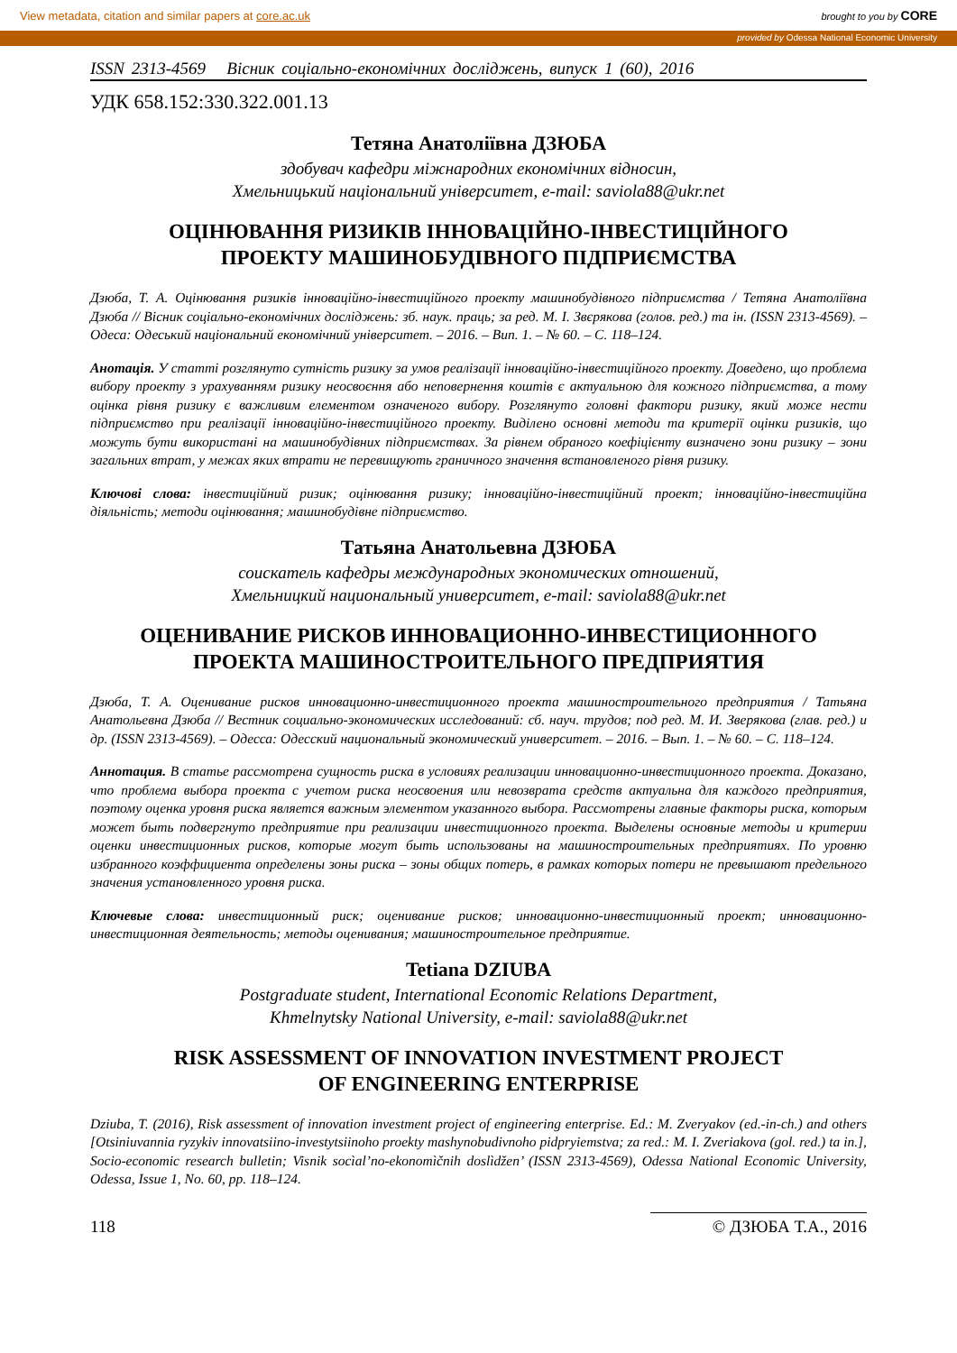View metadata, citation and similar papers at core.ac.uk brought to you by CORE
provided by Odessa National Economic University
ISSN 2313-4569 Вісник соціально-економічних досліджень, випуск 1 (60), 2016
УДК 658.152:330.322.001.13
Тетяна Анатоліївна ДЗЮБА
здобувач кафедри міжнародних економічних відносин,
Хмельницький національний університет, e-mail: saviola88@ukr.net
ОЦІНЮВАННЯ РИЗИКІВ ІННОВАЦІЙНО-ІНВЕСТИЦІЙНОГО
ПРОЕКТУ МАШИНОБУДІВНОГО ПІДПРИЄМСТВА
Дзюба, Т. А. Оцінювання ризиків інноваційно-інвестиційного проекту машинобудівного підприємства / Тетяна Анатоліївна Дзюба // Вісник соціально-економічних досліджень: зб. наук. праць; за ред. М. І. Звєрякова (голов. ред.) та ін. (ISSN 2313-4569). – Одеса: Одеський національний економічний університет. – 2016. – Вип. 1. – № 60. – С. 118–124.
Анотація. У статті розглянуто сутність ризику за умов реалізації інноваційно-інвестиційного проекту. Доведено, що проблема вибору проекту з урахуванням ризику неосвоєння або неповернення коштів є актуальною для кожного підприємства, а тому оцінка рівня ризику є важливим елементом означеного вибору. Розглянуто головні фактори ризику, який може нести підприємство при реалізації інноваційно-інвестиційного проекту. Виділено основні методи та критерії оцінки ризиків, що можуть бути використані на машинобудівних підприємствах. За рівнем обраного коефіцієнту визначено зони ризику – зони загальних втрат, у межах яких втрати не перевищують граничного значення встановленого рівня ризику.
Ключові слова: інвестиційний ризик; оцінювання ризику; інноваційно-інвестиційний проект; інноваційно-інвестиційна діяльність; методи оцінювання; машинобудівне підприємство.
Татьяна Анатольевна ДЗЮБА
соискатель кафедры международных экономических отношений,
Хмельницкий национальный университет, e-mail: saviola88@ukr.net
ОЦЕНИВАНИЕ РИСКОВ ИННОВАЦИОННО-ИНВЕСТИЦИОННОГО
ПРОЕКТА МАШИНОСТРОИТЕЛЬНОГО ПРЕДПРИЯТИЯ
Дзюба, Т. А. Оценивание рисков инновационно-инвестиционного проекта машиностроительного предприятия / Татьяна Анатольевна Дзюба // Вестник социально-экономических исследований: сб. науч. трудов; под ред. М. И. Зверякова (глав. ред.) и др. (ISSN 2313-4569). – Одесса: Одесский национальный экономический университет. – 2016. – Вып. 1. – № 60. – С. 118–124.
Аннотация. В статье рассмотрена сущность риска в условиях реализации инновационно-инвестиционного проекта. Доказано, что проблема выбора проекта с учетом риска неосвоения или невозврата средств актуальна для каждого предприятия, поэтому оценка уровня риска является важным элементом указанного выбора. Рассмотрены главные факторы риска, которым может быть подвергнуто предприятие при реализации инвестиционного проекта. Выделены основные методы и критерии оценки инвестиционных рисков, которые могут быть использованы на машиностроительных предприятиях. По уровню избранного коэффициента определены зоны риска – зоны общих потерь, в рамках которых потери не превышают предельного значения установленного уровня риска.
Ключевые слова: инвестиционный риск; оценивание рисков; инновационно-инвестиционный проект; инновационно-инвестиционная деятельность; методы оценивания; машиностроительное предприятие.
Tetiana DZIUBA
Postgraduate student, International Economic Relations Department,
Khmelnytsky National University, e-mail: saviola88@ukr.net
RISK ASSESSMENT OF INNOVATION INVESTMENT PROJECT
OF ENGINEERING ENTERPRISE
Dziuba, T. (2016), Risk assessment of innovation investment project of engineering enterprise. Ed.: M. Zveryakov (ed.-in-ch.) and others [Otsiniuvannia ryzykiv innovatsiino-investytsiinoho proekty mashynobudivnoho pidpryiemstva; za red.: M. I. Zveriakova (gol. red.) ta in.], Socio-economic research bulletin; Visnik socìal’no-ekonomìčnih doslìdžen’ (ISSN 2313-4569), Odessa National Economic University, Odessa, Issue 1, No. 60, pp. 118–124.
118 © ДЗЮБА Т.А., 2016